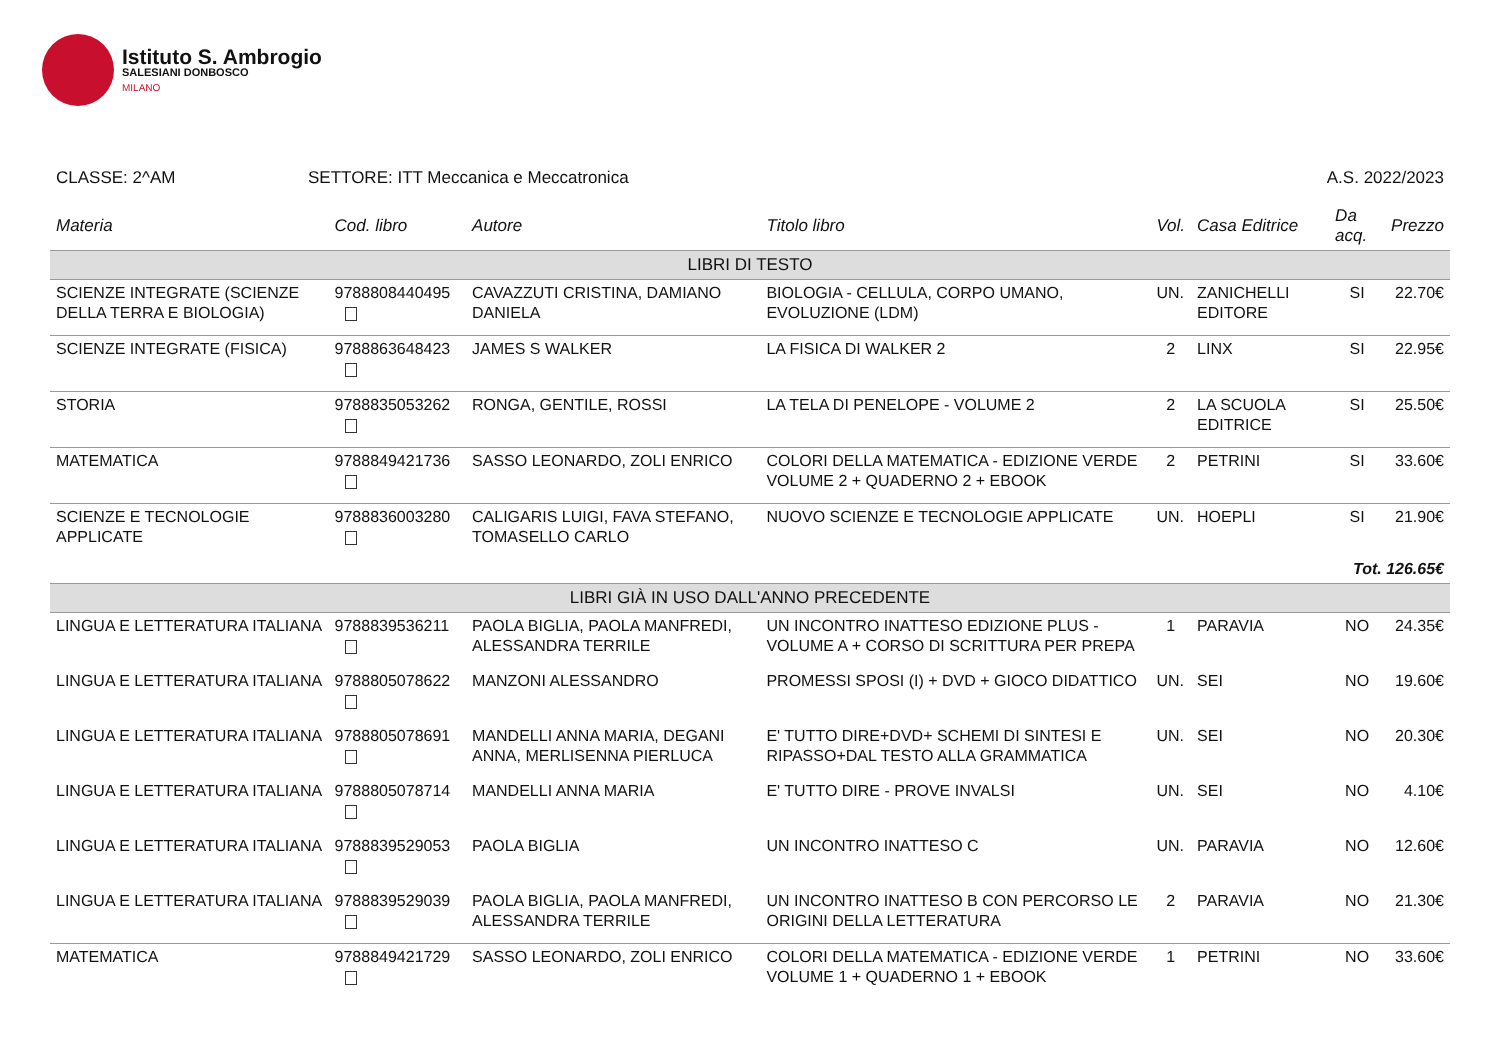Istituto S. Ambrogio
SALESIANI DONBOSCO
MILANO
CLASSE: 2^AM SETTORE: ITT Meccanica e Meccatronica A.S. 2022/2023
| Materia | Cod. libro | Autore | Titolo libro | Vol. | Casa Editrice | Da acq. | Prezzo |
| --- | --- | --- | --- | --- | --- | --- | --- |
| LIBRI DI TESTO | | | | | | | |
| SCIENZE INTEGRATE (SCIENZE DELLA TERRA E BIOLOGIA) | 9788808440495 | CAVAZZUTI CRISTINA, DAMIANO DANIELA | BIOLOGIA - CELLULA, CORPO UMANO, EVOLUZIONE (LDM) | UN. | ZANICHELLI EDITORE | SI | 22.70€ |
| SCIENZE INTEGRATE (FISICA) | 9788863648423 | JAMES S WALKER | LA FISICA DI WALKER 2 | 2 | LINX | SI | 22.95€ |
| STORIA | 9788835053262 | RONGA, GENTILE, ROSSI | LA TELA DI PENELOPE - VOLUME 2 | 2 | LA SCUOLA EDITRICE | SI | 25.50€ |
| MATEMATICA | 9788849421736 | SASSO LEONARDO, ZOLI ENRICO | COLORI DELLA MATEMATICA - EDIZIONE VERDE VOLUME 2 + QUADERNO 2 + EBOOK | 2 | PETRINI | SI | 33.60€ |
| SCIENZE E TECNOLOGIE APPLICATE | 9788836003280 | CALIGARIS LUIGI, FAVA STEFANO, TOMASELLO CARLO | NUOVO SCIENZE E TECNOLOGIE APPLICATE | UN. | HOEPLI | SI | 21.90€ |
| Tot. 126.65€ | | | | | | | |
| LIBRI GIÀ IN USO DALL'ANNO PRECEDENTE | | | | | | | |
| LINGUA E LETTERATURA ITALIANA | 9788839536211 | PAOLA BIGLIA, PAOLA MANFREDI, ALESSANDRA TERRILE | UN INCONTRO INATTESO EDIZIONE PLUS - VOLUME A + CORSO DI SCRITTURA PER PREPA | 1 | PARAVIA | NO | 24.35€ |
| LINGUA E LETTERATURA ITALIANA | 9788805078622 | MANZONI ALESSANDRO | PROMESSI SPOSI (I) + DVD + GIOCO DIDATTICO | UN. | SEI | NO | 19.60€ |
| LINGUA E LETTERATURA ITALIANA | 9788805078691 | MANDELLI ANNA MARIA, DEGANI ANNA, MERLISENNA PIERLUCA | E' TUTTO DIRE+DVD+ SCHEMI DI SINTESI E RIPASSO+DAL TESTO ALLA GRAMMATICA | UN. | SEI | NO | 20.30€ |
| LINGUA E LETTERATURA ITALIANA | 9788805078714 | MANDELLI ANNA MARIA | E' TUTTO DIRE - PROVE INVALSI | UN. | SEI | NO | 4.10€ |
| LINGUA E LETTERATURA ITALIANA | 9788839529053 | PAOLA BIGLIA | UN INCONTRO INATTESO C | UN. | PARAVIA | NO | 12.60€ |
| LINGUA E LETTERATURA ITALIANA | 9788839529039 | PAOLA BIGLIA, PAOLA MANFREDI, ALESSANDRA TERRILE | UN INCONTRO INATTESO B CON PERCORSO LE ORIGINI DELLA LETTERATURA | 2 | PARAVIA | NO | 21.30€ |
| MATEMATICA | 9788849421729 | SASSO LEONARDO, ZOLI ENRICO | COLORI DELLA MATEMATICA - EDIZIONE VERDE VOLUME 1 + QUADERNO 1 + EBOOK | 1 | PETRINI | NO | 33.60€ |